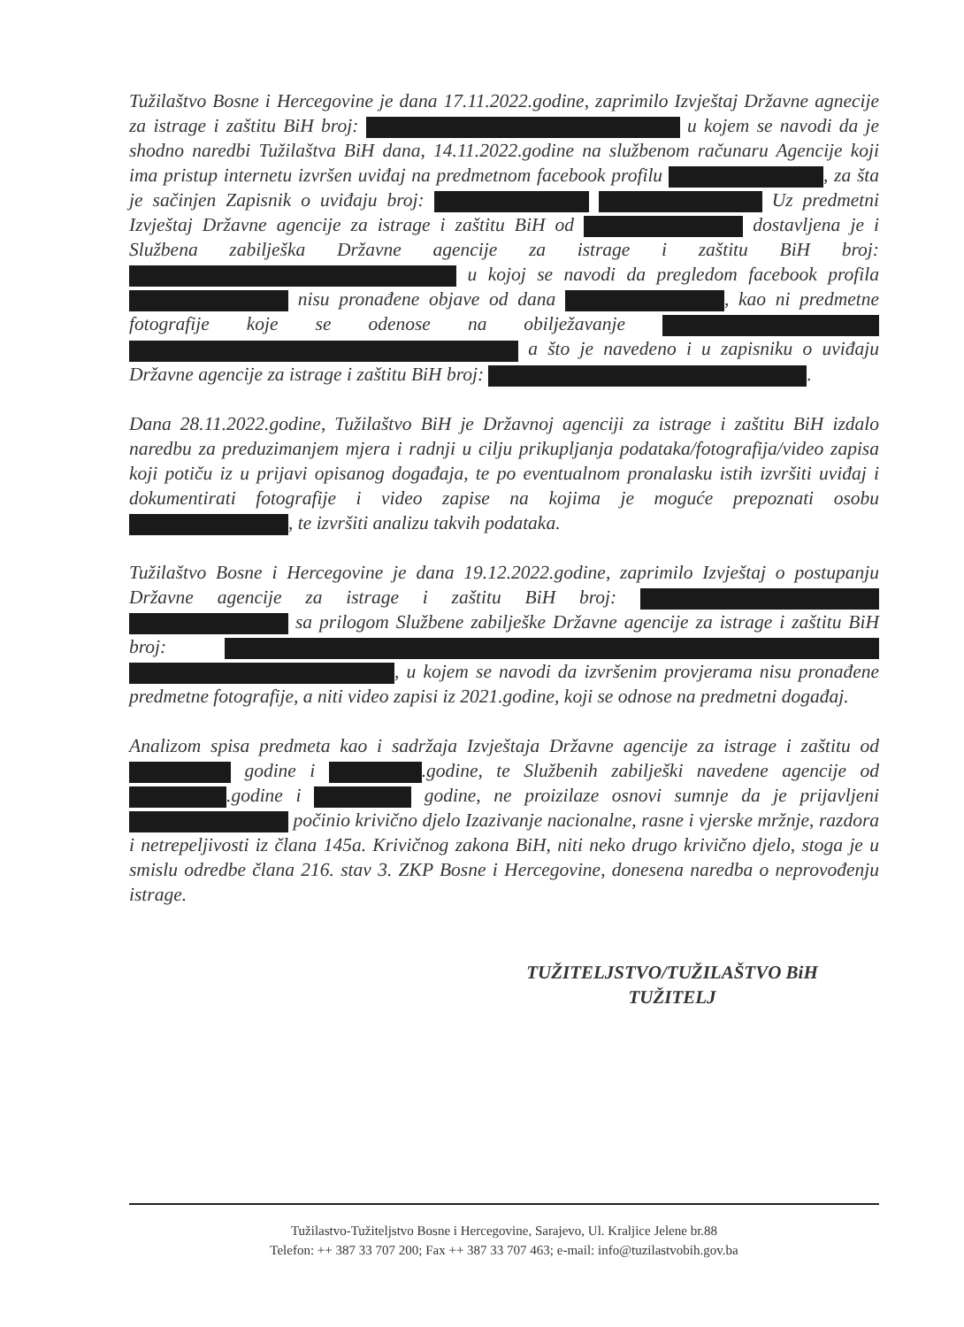Tužilaštvo Bosne i Hercegovine je dana 17.11.2022.godine, zaprimilo Izvještaj Državne agnecije za istrage i zaštitu BiH broj: u kojem se navodi da je shodno naredbi Tužilaštva BiH dana, 14.11.2022.godine na službenom računaru Agencije koji ima pristup internetu izvršen uviđaj na predmetnom facebook profilu , za šta je sačinjen Zapisnik o uviđaju broj: Uz predmetni Izvještaj Državne agencije za istrage i zaštitu BiH od dostavljena je i Službena zabilješka Državne agencije za istrage i zaštitu BiH broj: u kojoj se navodi da pregledom facebook profila nisu pronađene objave od dana , kao ni predmetne fotografije koje se odenose na obilježavanje a što je navedeno i u zapisniku o uviđaju Državne agencije za istrage i zaštitu BiH broj: .
Dana 28.11.2022.godine, Tužilaštvo BiH je Državnoj agenciji za istrage i zaštitu BiH izdalo naredbu za preduzimanjem mjera i radnji u cilju prikupljanja podataka/fotografija/video zapisa koji potiču iz u prijavi opisanog događaja, te po eventualnom pronalasku istih izvršiti uviđaj i dokumentirati fotografije i video zapise na kojima je moguće prepoznati osobu , te izvršiti analizu takvih podataka.
Tužilaštvo Bosne i Hercegovine je dana 19.12.2022.godine, zaprimilo Izvještaj o postupanju Državne agencije za istrage i zaštitu BiH broj: sa prilogom Službene zabilješke Državne agencije za istrage i zaštitu BiH broj: , u kojem se navodi da izvršenim provjerama nisu pronađene predmetne fotografije, a niti video zapisi iz 2021.godine, koji se odnose na predmetni događaj.
Analizom spisa predmeta kao i sadržaja Izvještaja Državne agencije za istrage i zaštitu od godine i .godine, te Službenih zabilješki navedene agencije od .godine i godine, ne proizilaze osnovi sumnje da je prijavljeni počinio krivično djelo Izazivanje nacionalne, rasne i vjerske mržnje, razdora i netrepeljivosti iz člana 145a. Krivičnog zakona BiH, niti neko drugo krivično djelo, stoga je u smislu odredbe člana 216. stav 3. ZKP Bosne i Hercegovine, donesena naredba o neprovođenju istrage.
TUŽITELJSTVO/TUŽILAŠTVO BiH
TUŽITELJ
Tužilastvo-Tužiteljstvo Bosne i Hercegovine, Sarajevo, Ul. Kraljice Jelene br.88
Telefon: ++ 387 33 707 200; Fax ++ 387 33 707 463; e-mail: info@tuzilastvobih.gov.ba